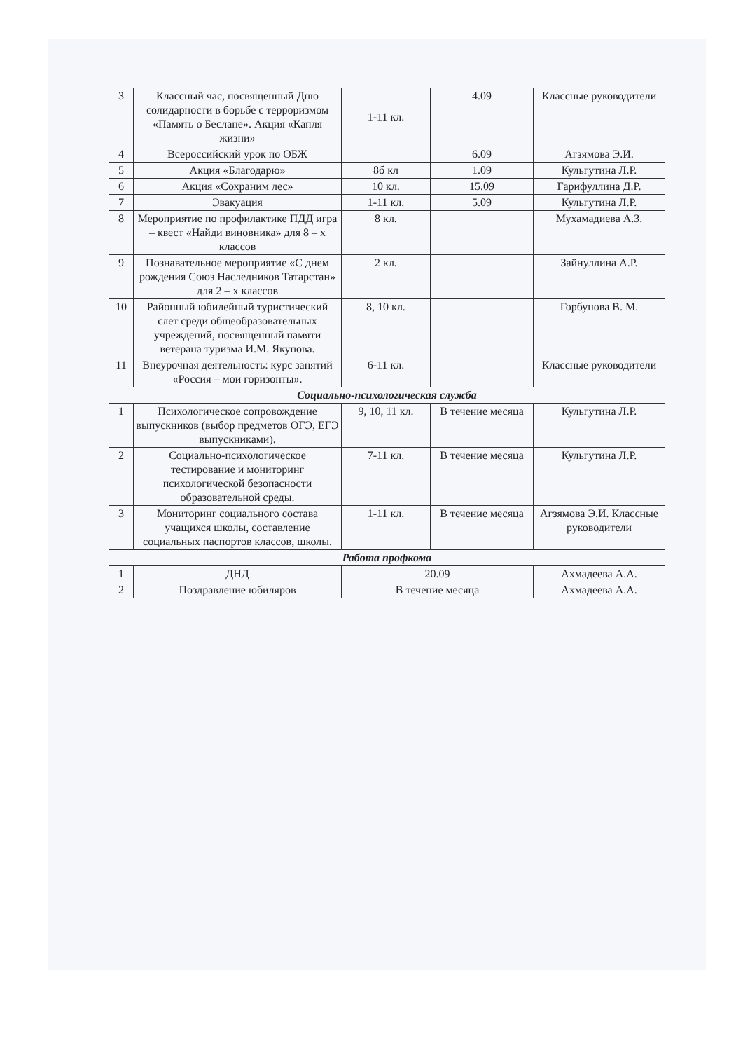| 3 | Классный час, посвященный Дню солидарности в борьбе с терроризмом «Память о Беслане». Акция «Капля жизни» | 1-11 кл. | 4.09 | Классные руководители |
| 4 | Всероссийский урок по ОБЖ | | 6.09 | Агзямова Э.И. |
| 5 | Акция «Благодарю» | 8б кл | 1.09 | Кульгутина Л.Р. |
| 6 | Акция «Сохраним лес» | 10 кл. | 15.09 | Гарифуллина Д.Р. |
| 7 | Эвакуация | 1-11 кл. | 5.09 | Кульгутина Л.Р. |
| 8 | Мероприятие по профилактике ПДД игра – квест «Найди виновника» для 8 – х классов | 8 кл. | | Мухамадиева А.З. |
| 9 | Познавательное мероприятие «С днем рождения Союз Наследников Татарстан» для 2 – х классов | 2 кл. | | Зайнуллина А.Р. |
| 10 | Районный юбилейный туристический слет среди общеобразовательных учреждений, посвященный памяти ветерана туризма И.М. Якупова. | 8, 10 кл. | | Горбунова В. М. |
| 11 | Внеурочная деятельность: курс занятий «Россия – мои горизонты». | 6-11 кл. | | Классные руководители |
| Социально-психологическая служба | | | | |
| 1 | Психологическое сопровождение выпускников (выбор предметов ОГЭ, ЕГЭ выпускниками). | 9, 10, 11 кл. | В течение месяца | Кульгутина Л.Р. |
| 2 | Социально-психологическое тестирование и мониторинг психологической безопасности образовательной среды. | 7-11 кл. | В течение месяца | Кульгутина Л.Р. |
| 3 | Мониторинг социального состава учащихся школы, составление социальных паспортов классов, школы. | 1-11 кл. | В течение месяца | Агзямова Э.И. Классные руководители |
| Работа профкома | | | | |
| 1 | ДНД | 20.09 | | Ахмадеева А.А. |
| 2 | Поздравление юбиляров | В течение месяца | | Ахмадеева А.А. |